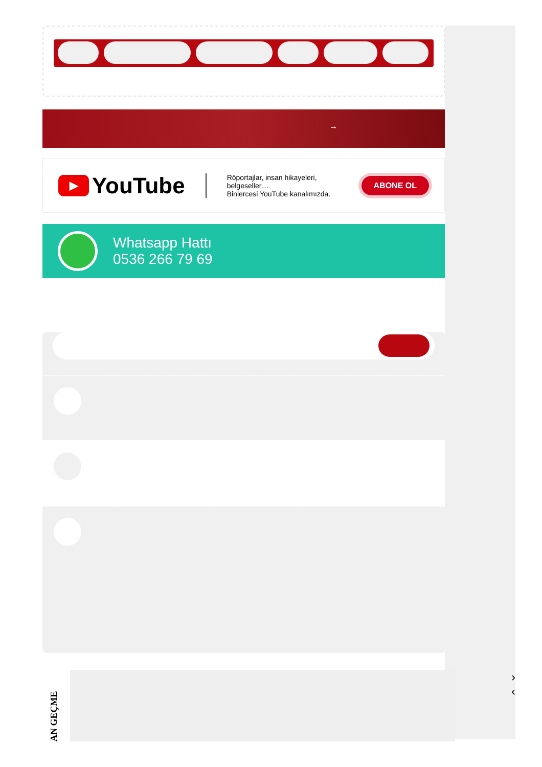→
▶ YouTube
Röportajlar, insan hikayeleri, belgeseller…
Binlercesi YouTube kanalımızda.
ABONE OL
Whatsapp Hattı
0536 266 79 69
›
‹
AN GEÇME